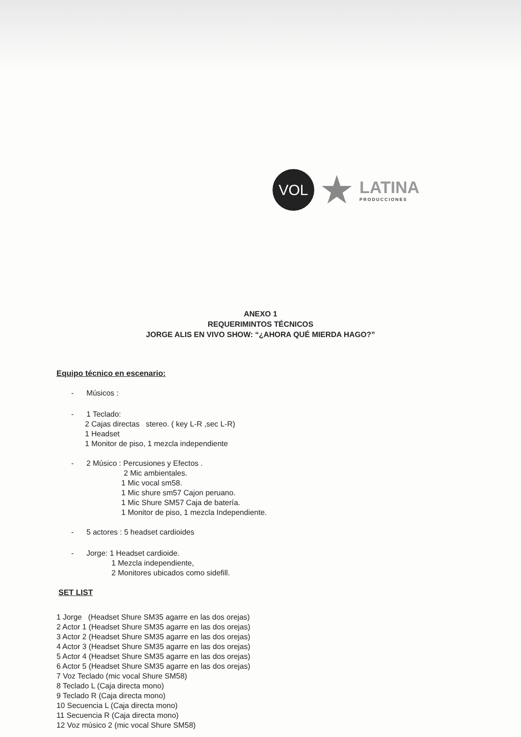VOL
★
LATINA
PRODUCCIONES
ANEXO 1
REQUERIMINTOS TÉCNICOS
JORGE ALIS EN VIVO SHOW: “¿AHORA QUÉ MIERDA HAGO?”
Equipo técnico en escenario:
- Músicos :
- 1 Teclado:
2 Cajas directas stereo. ( key L-R ,sec L-R)
1 Headset
1 Monitor de piso, 1 mezcla independiente
- 2 Músico : Percusiones y Efectos .
2 Mic ambientales.
1 Mic vocal sm58.
1 Mic shure sm57 Cajon peruano.
1 Mic Shure SM57 Caja de batería.
1 Monitor de piso, 1 mezcla Independiente.
- 5 actores : 5 headset cardioides
- Jorge: 1 Headset cardioide.
1 Mezcla independiente,
2 Monitores ubicados como sidefill.
SET LIST
1 Jorge (Headset Shure SM35 agarre en las dos orejas)
2 Actor 1 (Headset Shure SM35 agarre en las dos orejas)
3 Actor 2 (Headset Shure SM35 agarre en las dos orejas)
4 Actor 3 (Headset Shure SM35 agarre en las dos orejas)
5 Actor 4 (Headset Shure SM35 agarre en las dos orejas)
6 Actor 5 (Headset Shure SM35 agarre en las dos orejas)
7 Voz Teclado (mic vocal Shure SM58)
8 Teclado L (Caja directa mono)
9 Teclado R (Caja directa mono)
10 Secuencia L (Caja directa mono)
11 Secuencia R (Caja directa mono)
12 Voz músico 2 (mic vocal Shure SM58)